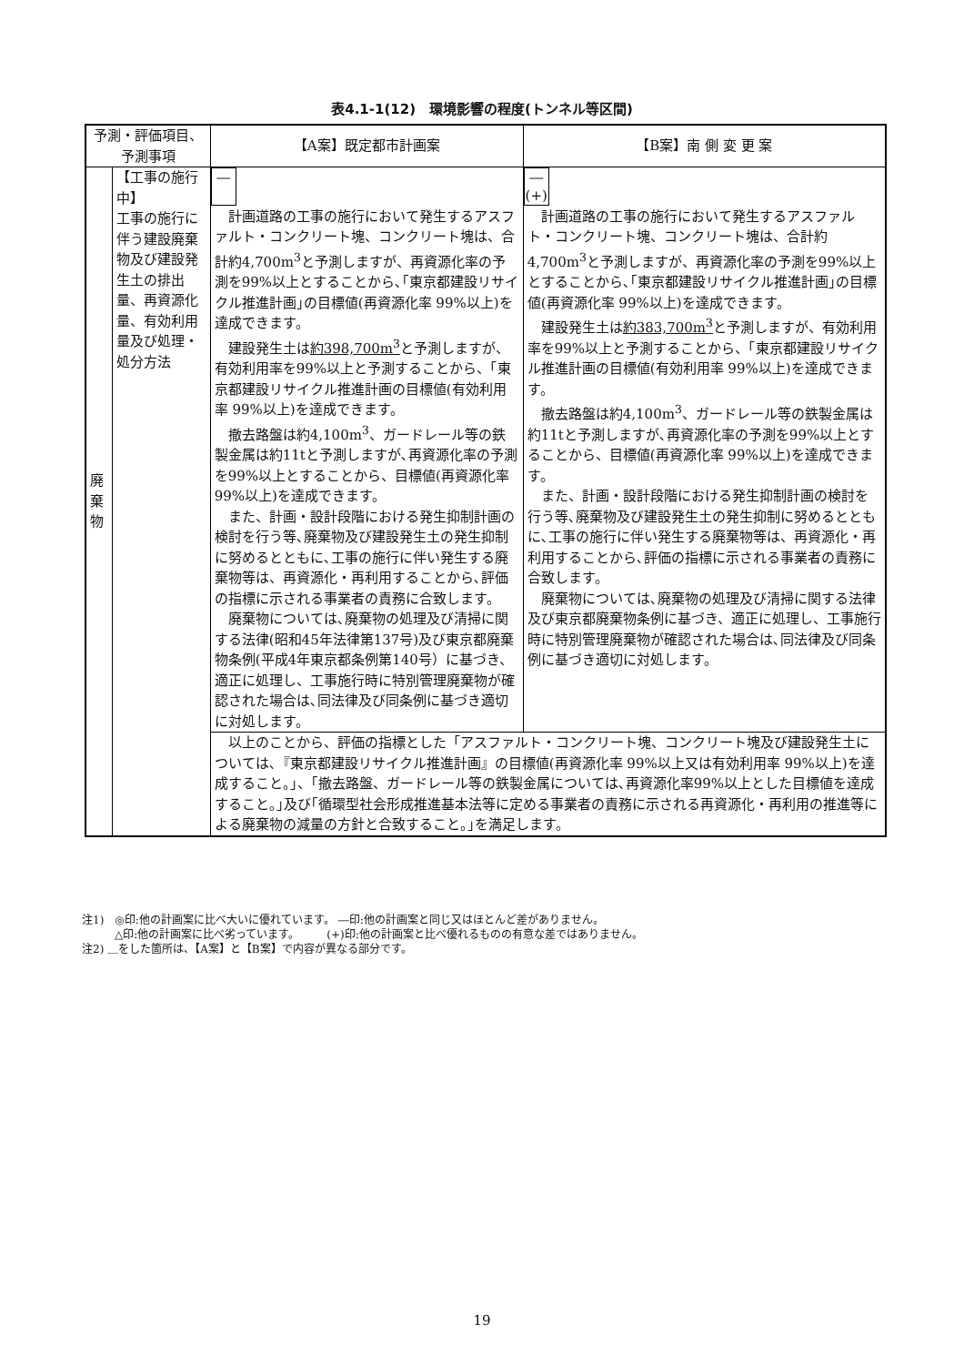表4.1-1(12)　環境影響の程度(トンネル等区間)
| 予測・評価項目、 予測事項 | | 【A案】既定都市計画案 | 【B案】南 側 変 更 案 |
| --- | --- | --- | --- |
| 廃 棄 物 | 【工事の施行中】 工事の施行に伴う建設廃棄物及び建設発生土の排出量、再資源化量、有効利用量及び処理・処分方法 | ― 計画道路の工事の施行において発生するアスファルト・コンクリート塊、コンクリート塊は、合計約4,700m<sup>3</sup>と予測しますが、再資源化率の予測を99%以上とすることから､｢東京都建設リサイクル推進計画｣の目標値(再資源化率 99%以上)を達成できます。 建設発生土は 約398,700m<sup>3</sup> と予測しますが、有効利用率を99%以上と予測することから、「東京都建設リサイクル推進計画の目標値(有効利用率 99%以上)を達成できます。 撤去路盤は約4,100m<sup>3</sup>、ガードレール等の鉄製金属は約11tと予測しますが､再資源化率の予測を99%以上とすることから、目標値(再資源化率 99%以上)を達成できます。 また、計画・設計段階における発生抑制計画の検討を行う等､廃棄物及び建設発生土の発生抑制に努めるとともに､工事の施行に伴い発生する廃棄物等は、再資源化・再利用することから､評価の指標に示される事業者の責務に合致します。 廃棄物については､廃棄物の処理及び清掃に関する法律(昭和45年法律第137号)及び東京都廃棄物条例(平成4年東京都条例第140号）に基づき、適正に処理し、工事施行時に特別管理廃棄物が確認された場合は､同法律及び同条例に基づき適切に対処します。 | ― (+) 計画道路の工事の施行において発生するアスファルト・コンクリート塊、コンクリート塊は、合計約4,700m<sup>3</sup>と予測しますが、再資源化率の予測を99%以上とすることから､｢東京都建設リサイクル推進計画｣の目標値(再資源化率 99%以上)を達成できます。 建設発生土は 約383,700m<sup>3</sup> と予測しますが、有効利用率を99%以上と予測することから、「東京都建設リサイクル推進計画の目標値(有効利用率 99%以上)を達成できます。 撤去路盤は約4,100m<sup>3</sup>、ガードレール等の鉄製金属は約11tと予測しますが､再資源化率の予測を99%以上とすることから、目標値(再資源化率 99%以上)を達成できます。 また、計画・設計段階における発生抑制計画の検討を行う等､廃棄物及び建設発生土の発生抑制に努めるとともに､工事の施行に伴い発生する廃棄物等は、再資源化・再利用することから､評価の指標に示される事業者の責務に合致します。 廃棄物については､廃棄物の処理及び清掃に関する法律及び東京都廃棄物条例に基づき、適正に処理し、工事施行時に特別管理廃棄物が確認された場合は､同法律及び同条例に基づき適切に対処します。 |
| | | 以上のことから、評価の指標とした「アスファルト・コンクリート塊、コンクリート塊及び建設発生土については､『東京都建設リサイクル推進計画』の目標値(再資源化率 99%以上又は有効利用率 99%以上)を達成すること。｣、｢撤去路盤、ガードレール等の鉄製金属については､再資源化率99%以上とした目標値を達成すること。｣及び｢循環型社会形成推進基本法等に定める事業者の責務に示される再資源化・再利用の推進等による廃棄物の減量の方針と合致すること。｣を満足します。 | |
注1)　◎印:他の計画案に比べ大いに優れています。 ―印:他の計画案と同じ又はほとんど差がありません。
　　　△印:他の計画案に比べ劣っています。　　　(+)印:他の計画案と比べ優れるものの有意な差ではありません。
注2) ＿をした箇所は、【A案】と【B案】で内容が異なる部分です。
19